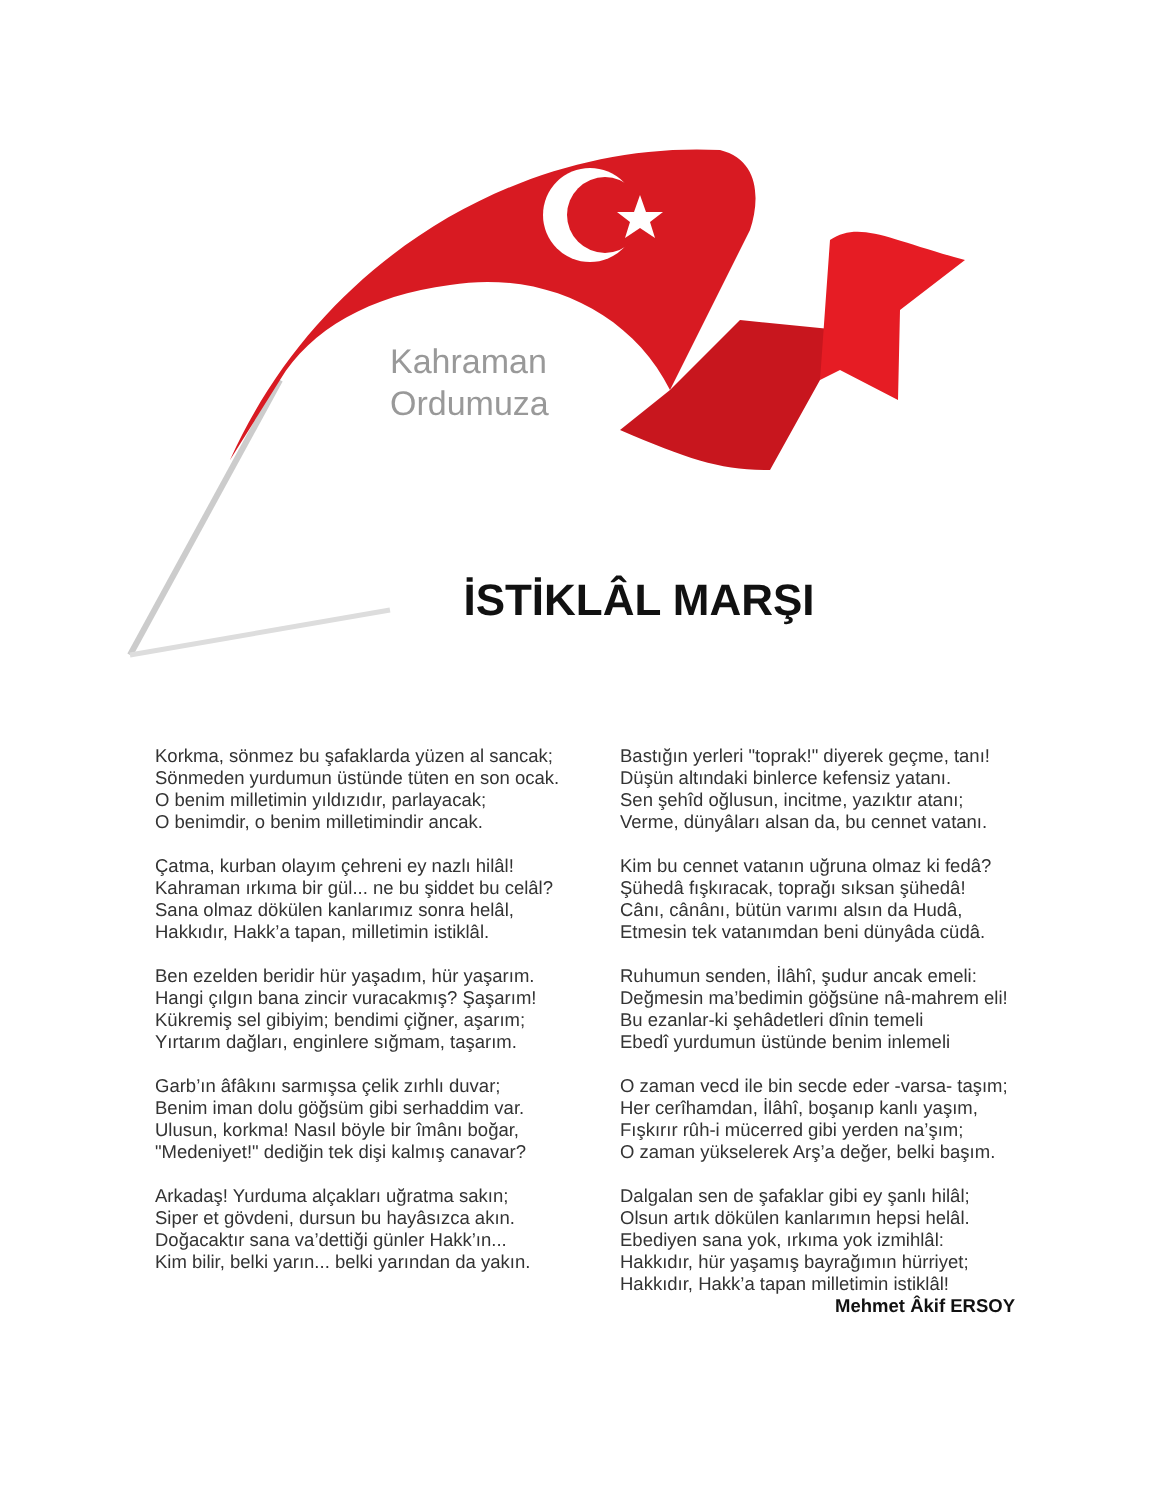Kahraman
Ordumuza
İSTİKLÂL MARŞI
Korkma, sönmez bu şafaklarda yüzen al sancak;
Sönmeden yurdumun üstünde tüten en son ocak.
O benim milletimin yıldızıdır, parlayacak;
O benimdir, o benim milletimindir ancak.
Çatma, kurban olayım çehreni ey nazlı hilâl!
Kahraman ırkıma bir gül... ne bu şiddet bu celâl?
Sana olmaz dökülen kanlarımız sonra helâl,
Hakkıdır, Hakk’a tapan, milletimin istiklâl.
Ben ezelden beridir hür yaşadım, hür yaşarım.
Hangi çılgın bana zincir vuracakmış? Şaşarım!
Kükremiş sel gibiyim; bendimi çiğner, aşarım;
Yırtarım dağları, enginlere sığmam, taşarım.
Garb’ın âfâkını sarmışsa çelik zırhlı duvar;
Benim iman dolu göğsüm gibi serhaddim var.
Ulusun, korkma! Nasıl böyle bir îmânı boğar,
"Medeniyet!" dediğin tek dişi kalmış canavar?
Arkadaş! Yurduma alçakları uğratma sakın;
Siper et gövdeni, dursun bu hayâsızca akın.
Doğacaktır sana va’dettiği günler Hakk’ın...
Kim bilir, belki yarın... belki yarından da yakın.
Bastığın yerleri "toprak!" diyerek geçme, tanı!
Düşün altındaki binlerce kefensiz yatanı.
Sen şehîd oğlusun, incitme, yazıktır atanı;
Verme, dünyâları alsan da, bu cennet vatanı.
Kim bu cennet vatanın uğruna olmaz ki fedâ?
Şühedâ fışkıracak, toprağı sıksan şühedâ!
Cânı, cânânı, bütün varımı alsın da Hudâ,
Etmesin tek vatanımdan beni dünyâda cüdâ.
Ruhumun senden, İlâhî, şudur ancak emeli:
Değmesin ma’bedimin göğsüne nâ-mahrem eli!
Bu ezanlar-ki şehâdetleri dînin temeli
Ebedî yurdumun üstünde benim inlemeli
O zaman vecd ile bin secde eder -varsa- taşım;
Her cerîhamdan, İlâhî, boşanıp kanlı yaşım,
Fışkırır rûh-i mücerred gibi yerden na’şım;
O zaman yükselerek Arş’a değer, belki başım.
Dalgalan sen de şafaklar gibi ey şanlı hilâl;
Olsun artık dökülen kanlarımın hepsi helâl.
Ebediyen sana yok, ırkıma yok izmihlâl:
Hakkıdır, hür yaşamış bayrağımın hürriyet;
Hakkıdır, Hakk’a tapan milletimin istiklâl!
Mehmet Âkif ERSOY